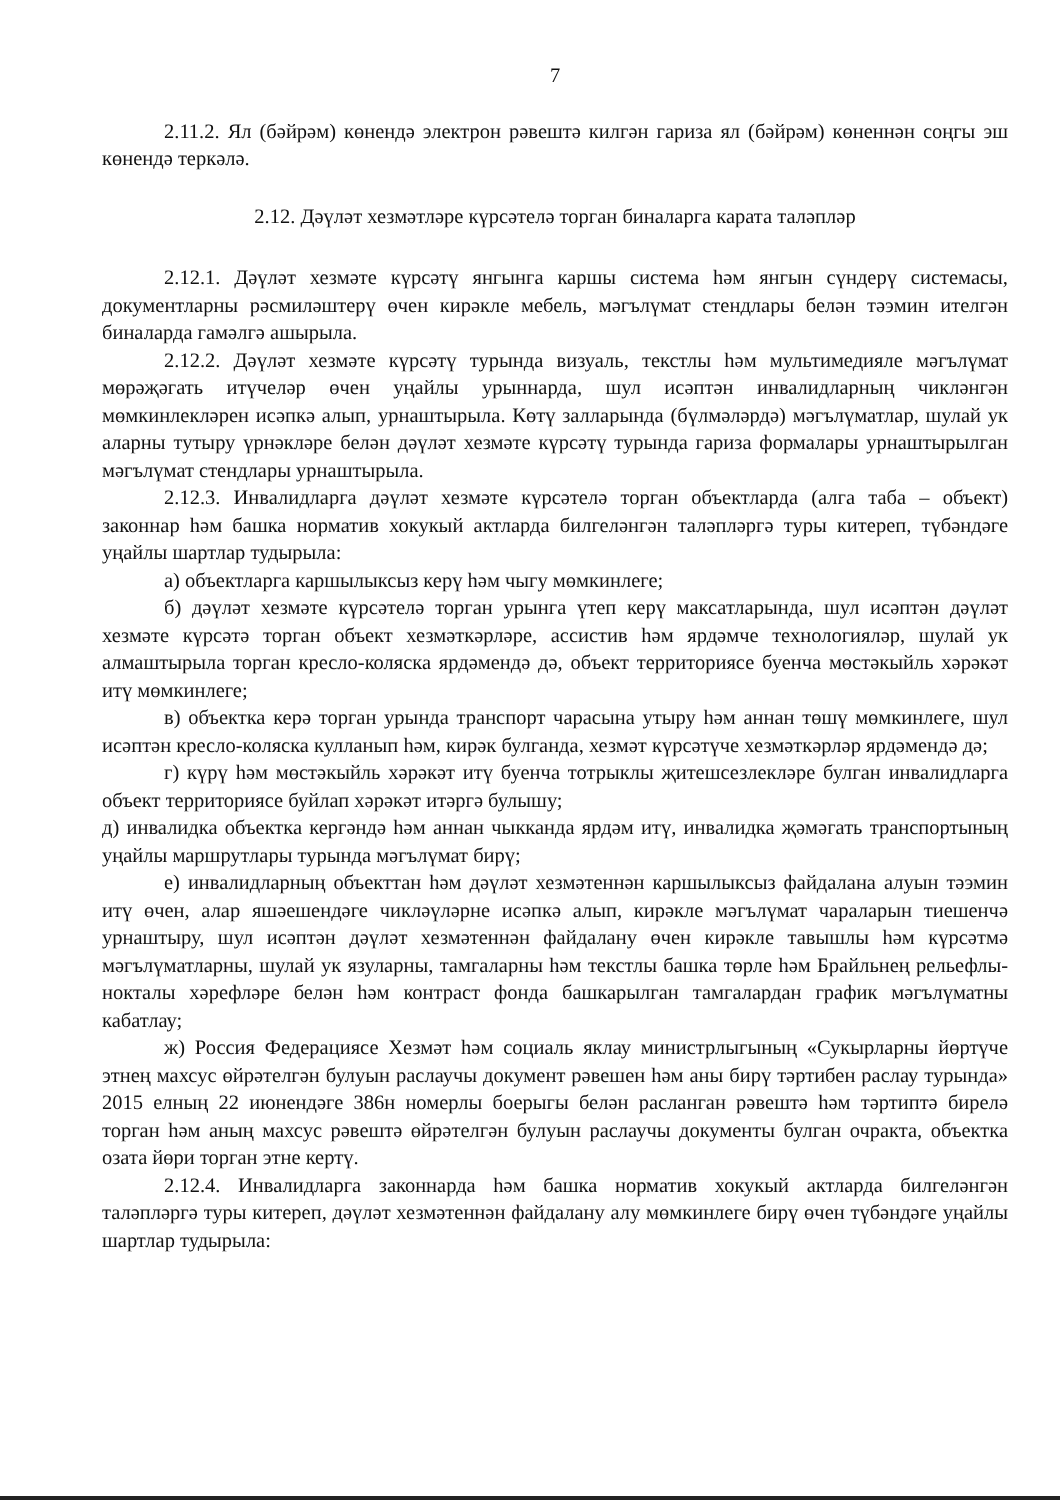7
2.11.2. Ял (бәйрәм) көнендә электрон рәвештә килгән гариза ял (бәйрәм) көненнән соңгы эш көнендә теркәлә.
2.12. Дәүләт хезмәтләре күрсәтелә торган биналарга карата таләпләр
2.12.1. Дәүләт хезмәте күрсәтү янгынга каршы система һәм янгын сүндерү системасы, документларны рәсмиләштерү өчен кирәкле мебель, мәгълүмат стендлары белән тәэмин ителгән биналарда гамәлгә ашырыла.
2.12.2. Дәүләт хезмәте күрсәтү турында визуаль, текстлы һәм мультимедияле мәгълүмат мөрәҗәгать итүчеләр өчен уңайлы урыннарда, шул исәптән инвалидларның чикләнгән мөмкинлекләрен исәпкә алып, урнаштырыла. Көтү залларында (бүлмәләрдә) мәгълүматлар, шулай ук аларны тутыру үрнәкләре белән дәүләт хезмәте күрсәтү турында гариза формалары урнаштырылган мәгълүмат стендлары урнаштырыла.
2.12.3. Инвалидларга дәүләт хезмәте күрсәтелә торган объектларда (алга таба – объект) законнар һәм башка норматив хокукый актларда билгеләнгән таләпләргә туры китереп, түбәндәге уңайлы шартлар тудырыла:
а) объектларга каршылыксыз керү һәм чыгу мөмкинлеге;
б) дәүләт хезмәте күрсәтелә торган урынга үтеп керү максатларында, шул исәптән дәүләт хезмәте күрсәтә торган объект хезмәткәрләре, ассистив һәм ярдәмче технологияләр, шулай ук алмаштырыла торган кресло-коляска ярдәмендә дә, объект территориясе буенча мөстәкыйль хәрәкәт итү мөмкинлеге;
в) объектка керә торган урында транспорт чарасына утыру һәм аннан төшү мөмкинлеге, шул исәптән кресло-коляска кулланып һәм, кирәк булганда, хезмәт күрсәтүче хезмәткәрләр ярдәмендә дә;
г) күрү һәм мөстәкыйль хәрәкәт итү буенча тотрыклы җитешсезлекләре булган инвалидларга объект территориясе буйлап хәрәкәт итәргә булышу;
д) инвалидка объектка кергәндә һәм аннан чыкканда ярдәм итү, инвалидка җәмәгать транспортының уңайлы маршрутлары турында мәгълүмат бирү;
е) инвалидларның объекттан һәм дәүләт хезмәтеннән каршылыксыз файдалана алуын тәэмин итү өчен, алар яшәешендәге чикләүләрне исәпкә алып, кирәкле мәгълүмат чараларын тиешенчә урнаштыру, шул исәптән дәүләт хезмәтеннән файдалану өчен кирәкле тавышлы һәм күрсәтмә мәгълүматларны, шулай ук язуларны, тамгаларны һәм текстлы башка төрле һәм Брайльнең рельефлы-нокталы хәрефләре белән һәм контраст фонда башкарылган тамгалардан график мәгълүматны кабатлау;
ж) Россия Федерациясе Хезмәт һәм социаль яклау министрлыгының «Сукырларны йөртүче этнең махсус өйрәтелгән булуын раслаучы документ рәвешен һәм аны бирү тәртибен раслау турында» 2015 елның 22 июнендәге 386н номерлы боерыгы белән расланган рәвештә һәм тәртиптә бирелә торган һәм аның махсус рәвештә өйрәтелгән булуын раслаучы документы булган очракта, объектка озата йөри торган этне кертү.
2.12.4. Инвалидларга законнарда һәм башка норматив хокукый актларда билгеләнгән таләпләргә туры китереп, дәүләт хезмәтеннән файдалану алу мөмкинлеге бирү өчен түбәндәге уңайлы шартлар тудырыла: